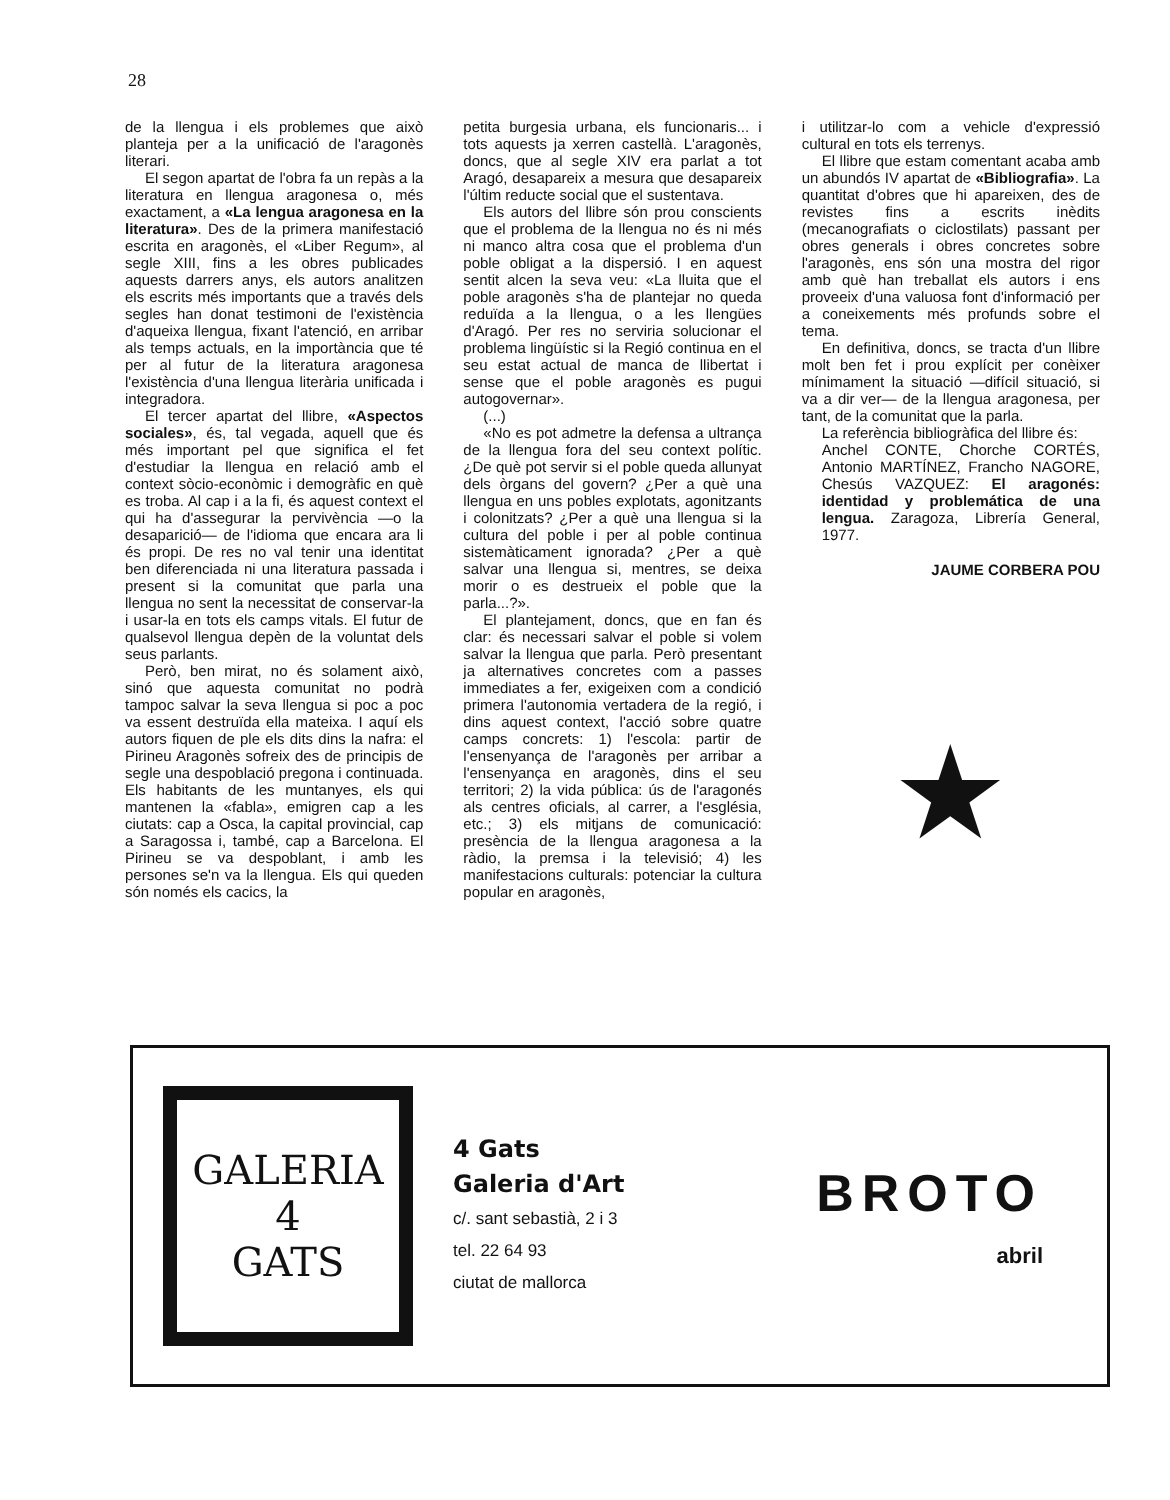28
de la llengua i els problemes que això planteja per a la unificació de l'aragonès literari.
El segon apartat de l'obra fa un repàs a la literatura en llengua aragonesa o, més exactament, a «La lengua aragonesa en la literatura». Des de la primera manifestació escrita en aragonès, el «Liber Regum», al segle XIII, fins a les obres publicades aquests darrers anys, els autors analitzen els escrits més importants que a través dels segles han donat testimoni de l'existència d'aqueixa llengua, fixant l'atenció, en arribar als temps actuals, en la importància que té per al futur de la literatura aragonesa l'existència d'una llengua literària unificada i integradora.
El tercer apartat del llibre, «Aspectos sociales», és, tal vegada, aquell que és més important pel que significa el fet d'estudiar la llengua en relació amb el context sòcio-econòmic i demogràfic en què es troba. Al cap i a la fi, és aquest context el qui ha d'assegurar la pervivència —o la desaparició— de l'idioma que encara ara li és propi. De res no val tenir una identitat ben diferenciada ni una literatura passada i present si la comunitat que parla una llengua no sent la necessitat de conservar-la i usar-la en tots els camps vitals. El futur de qualsevol llengua depèn de la voluntat dels seus parlants.
Però, ben mirat, no és solament això, sinó que aquesta comunitat no podrà tampoc salvar la seva llengua si poc a poc va essent destruïda ella mateixa. I aquí els autors fiquen de ple els dits dins la nafra: el Pirineu Aragonès sofreix des de principis de segle una despoblació pregona i continuada. Els habitants de les muntanyes, els qui mantenen la «fabla», emigren cap a les ciutats: cap a Osca, la capital provincial, cap a Saragossa i, també, cap a Barcelona. El Pirineu se va despoblant, i amb les persones se'n va la llengua. Els qui queden són només els cacics, la
petita burgesia urbana, els funcionaris... i tots aquests ja xerren castellà. L'aragonès, doncs, que al segle XIV era parlat a tot Aragó, desapareix a mesura que desapareix l'últim reducte social que el sustentava.
Els autors del llibre són prou conscients que el problema de la llengua no és ni més ni manco altra cosa que el problema d'un poble obligat a la dispersió. I en aquest sentit alcen la seva veu: «La lluita que el poble aragonès s'ha de plantejar no queda reduïda a la llengua, o a les llengües d'Aragó. Per res no serviria solucionar el problema lingüístic si la Regió continua en el seu estat actual de manca de llibertat i sense que el poble aragonès es pugui autogovernar».
(...)
«No es pot admetre la defensa a ultrança de la llengua fora del seu context polític. ¿De què pot servir si el poble queda allunyat dels òrgans del govern? ¿Per a què una llengua en uns pobles explotats, agonitzants i colonitzats? ¿Per a què una llengua si la cultura del poble i per al poble continua sistemàticament ignorada? ¿Per a què salvar una llengua si, mentres, se deixa morir o es destrueix el poble que la parla...?».
El plantejament, doncs, que en fan és clar: és necessari salvar el poble si volem salvar la llengua que parla. Però presentant ja alternatives concretes com a passes immediates a fer, exigeixen com a condició primera l'autonomia vertadera de la regió, i dins aquest context, l'acció sobre quatre camps concrets: 1) l'escola: partir de l'ensenyança de l'aragonès per arribar a l'ensenyança en aragonès, dins el seu territori; 2) la vida pública: ús de l'aragonés als centres oficials, al carrer, a l'església, etc.; 3) els mitjans de comunicació: presència de la llengua aragonesa a la ràdio, la premsa i la televisió; 4) les manifestacions culturals: potenciar la cultura popular en aragonès,
i utilitzar-lo com a vehicle d'expressió cultural en tots els terrenys.
El llibre que estam comentant acaba amb un abundós IV apartat de «Bibliografia». La quantitat d'obres que hi apareixen, des de revistes fins a escrits inèdits (mecanografiats o ciclostilats) passant per obres generals i obres concretes sobre l'aragonès, ens són una mostra del rigor amb què han treballat els autors i ens proveeix d'una valuosa font d'informació per a coneixements més profunds sobre el tema.
En definitiva, doncs, se tracta d'un llibre molt ben fet i prou explícit per conèixer mínimament la situació —difícil situació, si va a dir ver— de la llengua aragonesa, per tant, de la comunitat que la parla.
La referència bibliogràfica del llibre és:
Anchel CONTE, Chorche CORTÉS, Antonio MARTÍNEZ, Francho NAGORE, Chesús VAZQUEZ: El aragonés: identidad y problemática de una lengua. Zaragoza, Librería General, 1977.
JAUME CORBERA POU
★
GALERIA
4
GATS
4 Gats
Galeria d'Art
c/. sant sebastià, 2 i 3
tel. 22 64 93
ciutat de mallorca
BROTO
abril